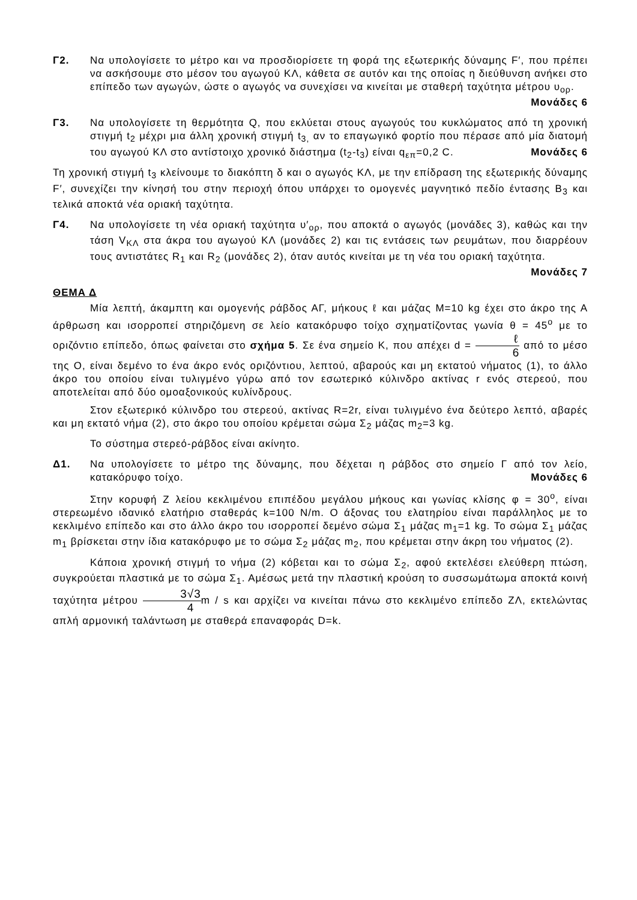Γ2. Να υπολογίσετε το μέτρο και να προσδιορίσετε τη φορά της εξωτερικής δύναμης F′, που πρέπει να ασκήσουμε στο μέσον του αγωγού ΚΛ, κάθετα σε αυτόν και της οποίας η διεύθυνση ανήκει στο επίπεδο των αγωγών, ώστε ο αγωγός να συνεχίσει να κινείται με σταθερή ταχύτητα μέτρου υ<sub>ορ</sub>.
Μονάδες 6
Γ3. Να υπολογίσετε τη θερμότητα Q, που εκλύεται στους αγωγούς του κυκλώματος από τη χρονική στιγμή t<sub>2</sub> μέχρι μια άλλη χρονική στιγμή t<sub>3,</sub> αν το επαγωγικό φορτίο που πέρασε από μία διατομή του αγωγού ΚΛ στο αντίστοιχο χρονικό διάστημα (t<sub>2</sub>-t<sub>3</sub>) είναι q<sub>επ</sub>=0,2 C. Μονάδες 6
Τη χρονική στιγμή t<sub>3</sub> κλείνουμε το διακόπτη δ και ο αγωγός ΚΛ, με την επίδραση της εξωτερικής δύναμης F′, συνεχίζει την κίνησή του στην περιοχή όπου υπάρχει το ομογενές μαγνητικό πεδίο έντασης B<sub>3</sub> και τελικά αποκτά νέα οριακή ταχύτητα.
Γ4. Να υπολογίσετε τη νέα οριακή ταχύτητα υ′<sub>ορ</sub>, που αποκτά ο αγωγός (μονάδες 3), καθώς και την τάση V<sub>ΚΛ</sub> στα άκρα του αγωγού ΚΛ (μονάδες 2) και τις εντάσεις των ρευμάτων, που διαρρέουν τους αντιστάτες R<sub>1</sub> και R<sub>2</sub> (μονάδες 2), όταν αυτός κινείται με τη νέα του οριακή ταχύτητα. Μονάδες 7
ΘΕΜΑ Δ
Μία λεπτή, άκαμπτη και ομογενής ράβδος ΑΓ, μήκους ℓ και μάζας M=10 kg έχει στο άκρο της Α άρθρωση και ισορροπεί στηριζόμενη σε λείο κατακόρυφο τοίχο σχηματίζοντας γωνία θ = 45<sup>o</sup> με το οριζόντιο επίπεδο, όπως φαίνεται στο σχήμα 5. Σε ένα σημείο Κ, που απέχει d = ℓ 6 από το μέσο της Ο, είναι δεμένο το ένα άκρο ενός οριζόντιου, λεπτού, αβαρούς και μη εκτατού νήματος (1), το άλλο άκρο του οποίου είναι τυλιγμένο γύρω από τον εσωτερικό κύλινδρο ακτίνας r ενός στερεού, που αποτελείται από δύο ομοαξονικούς κυλίνδρους.
Στον εξωτερικό κύλινδρο του στερεού, ακτίνας R=2r, είναι τυλιγμένο ένα δεύτερο λεπτό, αβαρές και μη εκτατό νήμα (2), στο άκρο του οποίου κρέμεται σώμα Σ<sub>2</sub> μάζας m<sub>2</sub>=3 kg.
Το σύστημα στερεό-ράβδος είναι ακίνητο.
Δ1. Να υπολογίσετε το μέτρο της δύναμης, που δέχεται η ράβδος στο σημείο Γ από τον λείο, κατακόρυφο τοίχο. Μονάδες 6
Στην κορυφή Ζ λείου κεκλιμένου επιπέδου μεγάλου μήκους και γωνίας κλίσης φ = 30<sup>o</sup>, είναι στερεωμένο ιδανικό ελατήριο σταθεράς k=100 N/m. Ο άξονας του ελατηρίου είναι παράλληλος με το κεκλιμένο επίπεδο και στο άλλο άκρο του ισορροπεί δεμένο σώμα Σ<sub>1</sub> μάζας m<sub>1</sub>=1 kg. Το σώμα Σ<sub>1</sub> μάζας m<sub>1</sub> βρίσκεται στην ίδια κατακόρυφο με το σώμα Σ<sub>2</sub> μάζας m<sub>2</sub>, που κρέμεται στην άκρη του νήματος (2).
Κάποια χρονική στιγμή το νήμα (2) κόβεται και το σώμα Σ<sub>2</sub>, αφού εκτελέσει ελεύθερη πτώση, συγκρούεται πλαστικά με το σώμα Σ<sub>1</sub>. Αμέσως μετά την πλαστική κρούση το συσσωμάτωμα αποκτά κοινή ταχύτητα μέτρου 3√3 4m / s και αρχίζει να κινείται πάνω στο κεκλιμένο επίπεδο ΖΛ, εκτελώντας απλή αρμονική ταλάντωση με σταθερά επαναφοράς D=k.